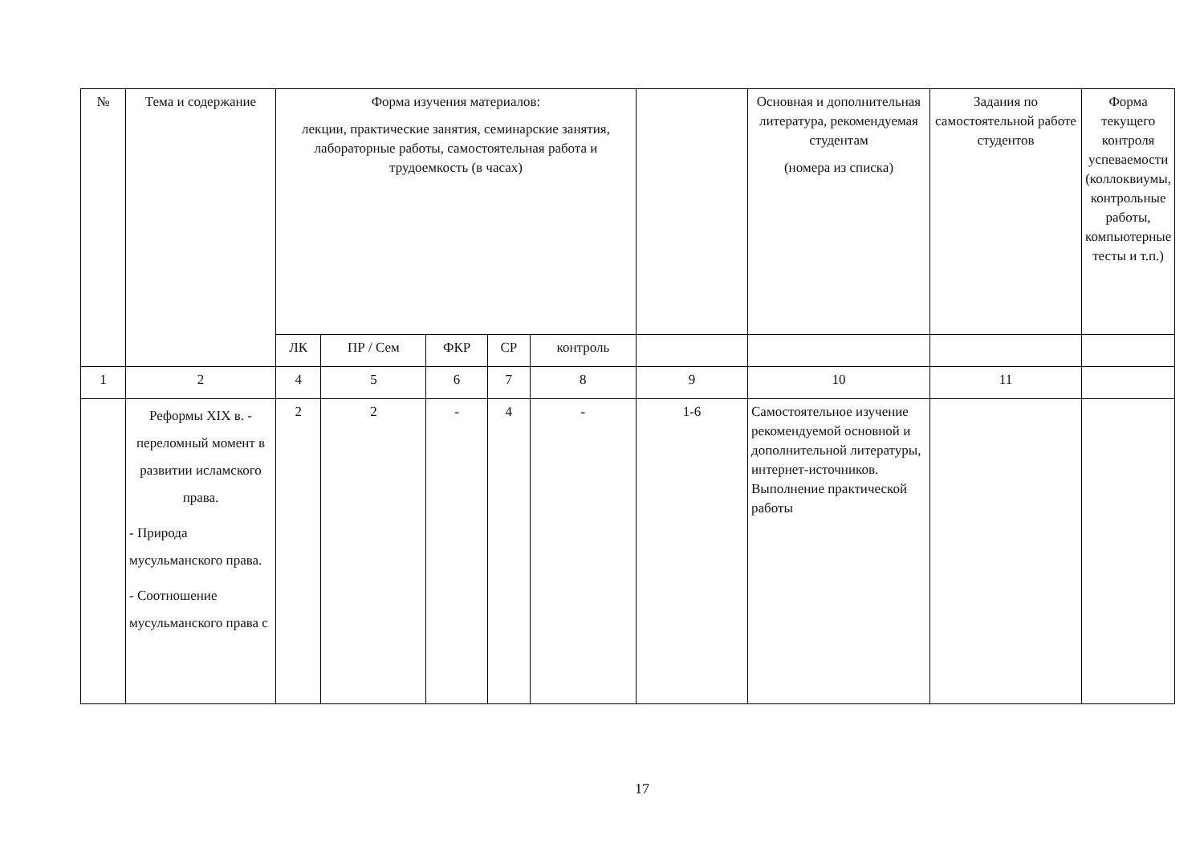| № | Тема и содержание | Форма изучения материалов: лекции, практические занятия, семинарские занятия, лабораторные работы, самостоятельная работа и трудоемкость (в часах) | | | | | | Основная и дополнительная литература, рекомендуемая студентам (номера из списка) | Задания по самостоятельной работе студентов | Форма текущего контроля успеваемости (коллоквиумы, контрольные работы, компьютерные тесты и т.п.) |
| --- | --- | --- | --- | --- | --- | --- | --- | --- | --- | --- |
| | | ЛК | ПР / Сем | ФКР | СР | контроль | | | | |
| 1 | 2 | 4 | 5 | 6 | 7 | 8 | 9 | 10 | 11 | |
| | Реформы XIX в. - переломный момент в развитии исламского права. - Природа мусульманского права. - Соотношение мусульманского права с | 2 | 2 | - | 4 | - | 1-6 | Самостоятельное изучение рекомендуемой основной и дополнительной литературы, интернет-источников. Выполнение практической работы | | |
17